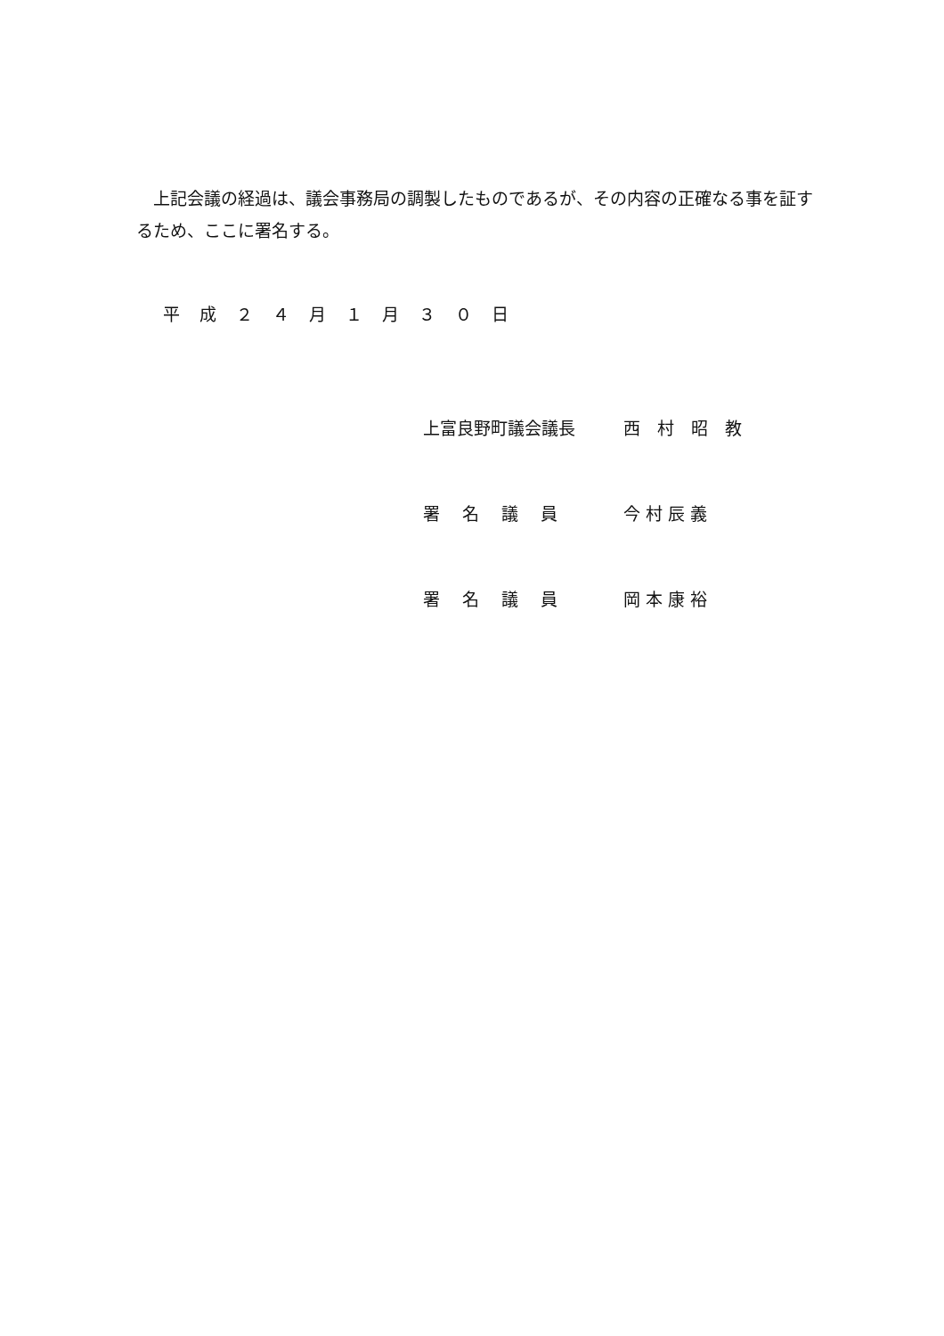上記会議の経過は、議会事務局の調製したものであるが、その内容の正確なる事を証するため、ここに署名する。
平 成 ２ ４ 月 １ 月 ３ ０ 日
上富良野町議会議長 西　村　昭　教
署　 名　 議　 員 今 村 辰 義
署　 名　 議　 員 岡 本 康 裕